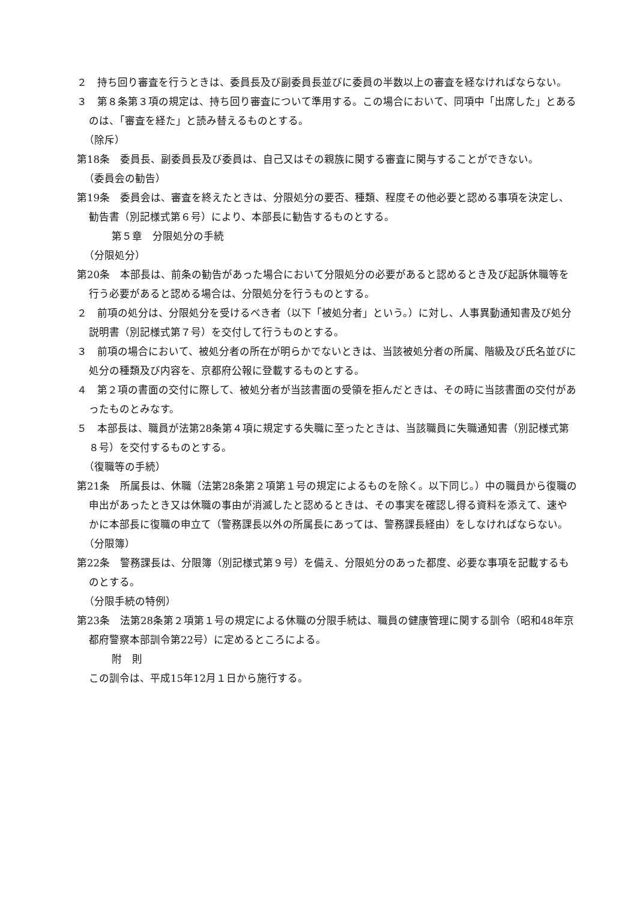２　持ち回り審査を行うときは、委員長及び副委員長並びに委員の半数以上の審査を経なければならない。
３　第８条第３項の規定は、持ち回り審査について準用する。この場合において、同項中「出席した」とあるのは、「審査を経た」と読み替えるものとする。
（除斥）
第18条　委員長、副委員長及び委員は、自己又はその親族に関する審査に関与することができない。
（委員会の勧告）
第19条　委員会は、審査を終えたときは、分限処分の要否、種類、程度その他必要と認める事項を決定し、勧告書（別記様式第６号）により、本部長に勧告するものとする。
第５章　分限処分の手続
（分限処分）
第20条　本部長は、前条の勧告があった場合において分限処分の必要があると認めるとき及び起訴休職等を行う必要があると認める場合は、分限処分を行うものとする。
２　前項の処分は、分限処分を受けるべき者（以下「被処分者」という。）に対し、人事異動通知書及び処分説明書（別記様式第７号）を交付して行うものとする。
３　前項の場合において、被処分者の所在が明らかでないときは、当該被処分者の所属、階級及び氏名並びに処分の種類及び内容を、京都府公報に登載するものとする。
４　第２項の書面の交付に際して、被処分者が当該書面の受領を拒んだときは、その時に当該書面の交付があったものとみなす。
５　本部長は、職員が法第28条第４項に規定する失職に至ったときは、当該職員に失職通知書（別記様式第８号）を交付するものとする。
（復職等の手続）
第21条　所属長は、休職（法第28条第２項第１号の規定によるものを除く。以下同じ。）中の職員から復職の申出があったとき又は休職の事由が消滅したと認めるときは、その事実を確認し得る資料を添えて、速やかに本部長に復職の申立て（警務課長以外の所属長にあっては、警務課長経由）をしなければならない。
（分限簿）
第22条　警務課長は、分限簿（別記様式第９号）を備え、分限処分のあった都度、必要な事項を記載するものとする。
（分限手続の特例）
第23条　法第28条第２項第１号の規定による休職の分限手続は、職員の健康管理に関する訓令（昭和48年京都府警察本部訓令第22号）に定めるところによる。
附　則
この訓令は、平成15年12月１日から施行する。